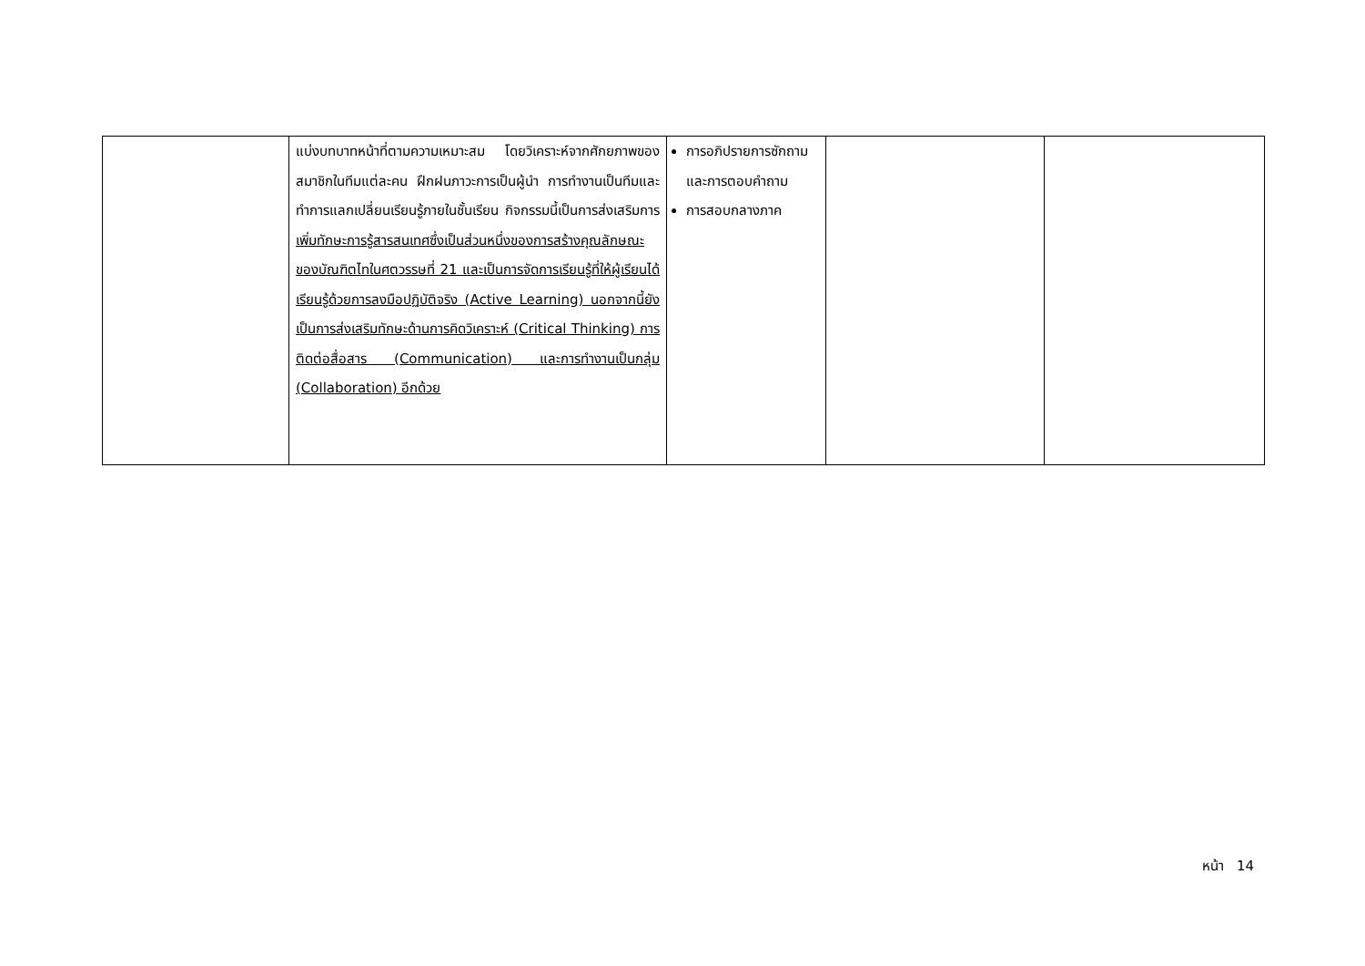| | แบ่งบทบาทหน้าที่ตามความเหมาะสม โดยวิเคราะห์จากศักยภาพของสมาชิกในทีมแต่ละคน ฝึกฝนภาวะการเป็นผู้นำ การทำงานเป็นทีมและทำการแลกเปลี่ยนเรียนรู้ภายในชั้นเรียน กิจกรรมนี้เป็นการส่งเสริมการ เพิ่มทักษะการรู้สารสนเทศซึ่งเป็นส่วนหนึ่งของการสร้างคุณลักษณะของบัณฑิตไทในศตวรรษที่ 21 และเป็นการจัดการเรียนรู้ที่ให้ผู้เรียนได้เรียนรู้ด้วยการลงมือปฏิบัติจริง (Active Learning) นอกจากนี้ยังเป็นการส่งเสริมทักษะด้านการคิดวิเคราะห์ (Critical Thinking) การติดต่อสื่อสาร (Communication) และการทำงานเป็นกลุ่ม (Collaboration) อีกด้วย | การอภิปรายการซักถามและการตอบคำถาม การสอบกลางภาค | | |
หน้า 14